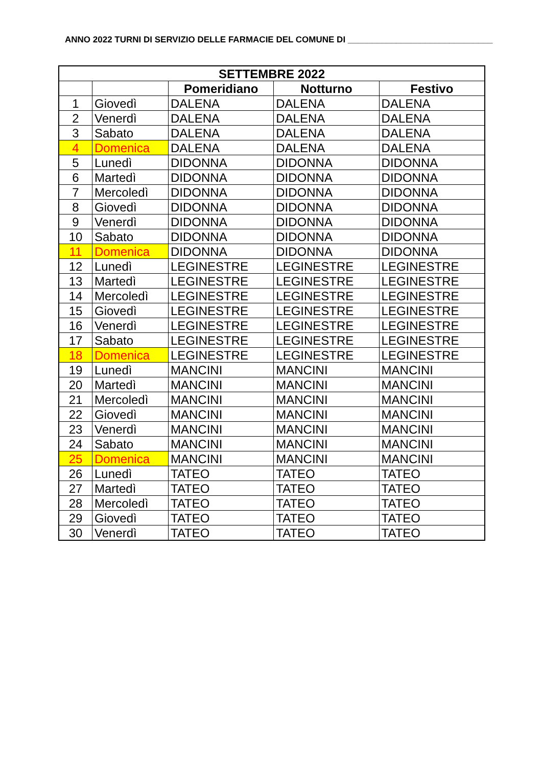ANNO 2022 TURNI DI SERVIZIO DELLE FARMACIE DEL COMUNE DI ______________________________
| SETTEMBRE 2022 | | | | |
| --- | --- | --- | --- | --- |
| | | Pomeridiano | Notturno | Festivo |
| 1 | Giovedì | DALENA | DALENA | DALENA |
| 2 | Venerdì | DALENA | DALENA | DALENA |
| 3 | Sabato | DALENA | DALENA | DALENA |
| 4 | Domenica | DALENA | DALENA | DALENA |
| 5 | Lunedì | DIDONNA | DIDONNA | DIDONNA |
| 6 | Martedì | DIDONNA | DIDONNA | DIDONNA |
| 7 | Mercoledì | DIDONNA | DIDONNA | DIDONNA |
| 8 | Giovedì | DIDONNA | DIDONNA | DIDONNA |
| 9 | Venerdì | DIDONNA | DIDONNA | DIDONNA |
| 10 | Sabato | DIDONNA | DIDONNA | DIDONNA |
| 11 | Domenica | DIDONNA | DIDONNA | DIDONNA |
| 12 | Lunedì | LEGINESTRE | LEGINESTRE | LEGINESTRE |
| 13 | Martedì | LEGINESTRE | LEGINESTRE | LEGINESTRE |
| 14 | Mercoledì | LEGINESTRE | LEGINESTRE | LEGINESTRE |
| 15 | Giovedì | LEGINESTRE | LEGINESTRE | LEGINESTRE |
| 16 | Venerdì | LEGINESTRE | LEGINESTRE | LEGINESTRE |
| 17 | Sabato | LEGINESTRE | LEGINESTRE | LEGINESTRE |
| 18 | Domenica | LEGINESTRE | LEGINESTRE | LEGINESTRE |
| 19 | Lunedì | MANCINI | MANCINI | MANCINI |
| 20 | Martedì | MANCINI | MANCINI | MANCINI |
| 21 | Mercoledì | MANCINI | MANCINI | MANCINI |
| 22 | Giovedì | MANCINI | MANCINI | MANCINI |
| 23 | Venerdì | MANCINI | MANCINI | MANCINI |
| 24 | Sabato | MANCINI | MANCINI | MANCINI |
| 25 | Domenica | MANCINI | MANCINI | MANCINI |
| 26 | Lunedì | TATEO | TATEO | TATEO |
| 27 | Martedì | TATEO | TATEO | TATEO |
| 28 | Mercoledì | TATEO | TATEO | TATEO |
| 29 | Giovedì | TATEO | TATEO | TATEO |
| 30 | Venerdì | TATEO | TATEO | TATEO |